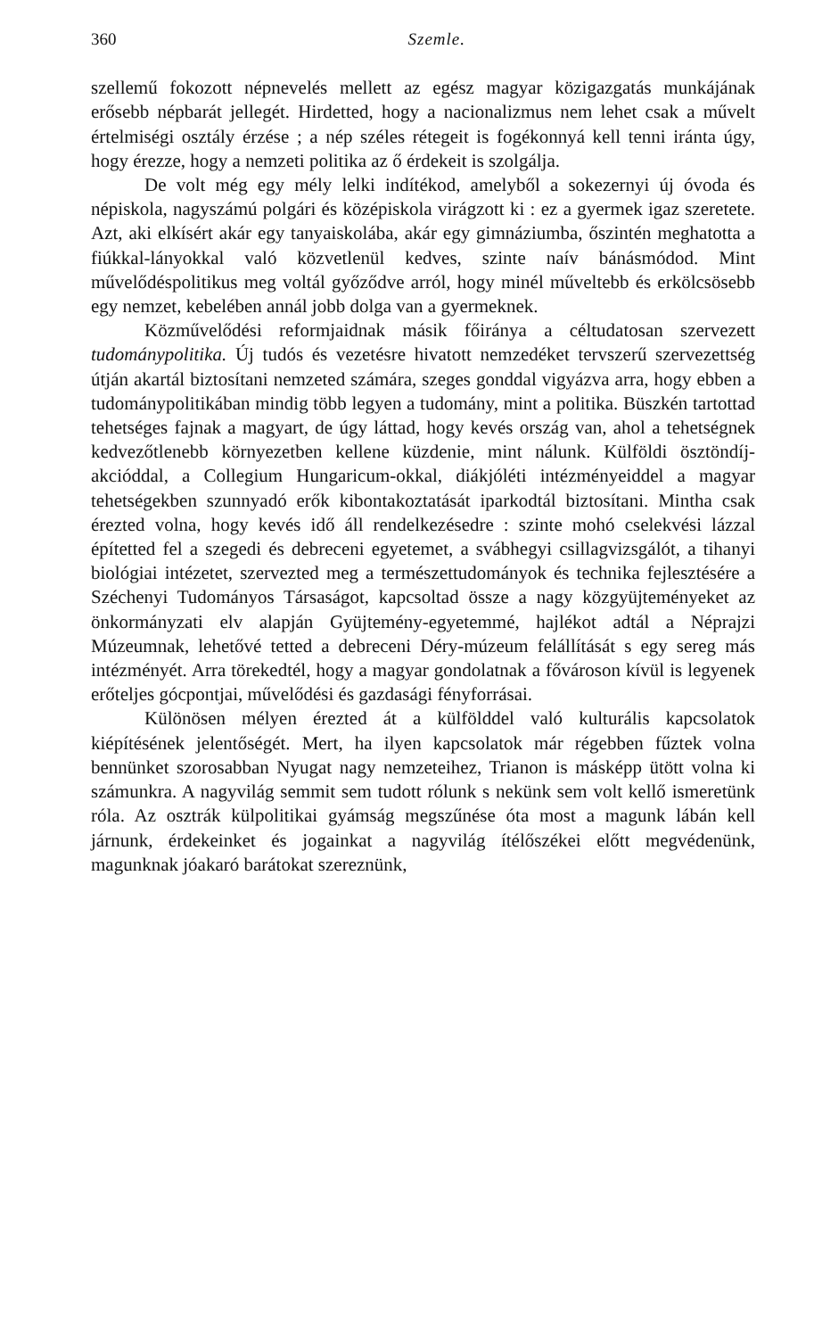360 Szemle.
szellemű fokozott népnevelés mellett az egész magyar közigazgatás munkájának erősebb népbarát jellegét. Hirdetted, hogy a nacionalizmus nem lehet csak a művelt értelmiségi osztály érzése ; a nép széles rétegeit is fogékonnyá kell tenni iránta úgy, hogy érezze, hogy a nemzeti politika az ő érdekeit is szolgálja.
De volt még egy mély lelki indítékod, amelyből a sokezernyi új óvoda és népiskola, nagyszámú polgári és középiskola virágzott ki : ez a gyermek igaz szeretete. Azt, aki elkísért akár egy tanyaiskolába, akár egy gimnáziumba, őszintén meghatotta a fiúkkal-lányokkal való közvetlenül kedves, szinte naív bánásmódod. Mint művelődéspolitikus meg voltál győződve arról, hogy minél műveltebb és erkölcsösebb egy nemzet, kebelében annál jobb dolga van a gyermeknek.
Közművelődési reformjaidnak másik főiránya a céltudatosan szervezett tudománypolitika. Új tudós és vezetésre hivatott nemzedéket tervszerű szervezettség útján akartál biztosítani nemzeted számára, szeges gonddal vigyázva arra, hogy ebben a tudománypolitikában mindig több legyen a tudomány, mint a politika. Büszkén tartottad tehetséges fajnak a magyart, de úgy láttad, hogy kevés ország van, ahol a tehetségnek kedvezőtlenebb környezetben kellene küzdenie, mint nálunk. Külföldi ösztöndíj-akcióddal, a Collegium Hungaricum-okkal, diákjóléti intézményeiddel a magyar tehetségekben szunnyadó erők kibontakoztatását iparkodtál biztosítani. Mintha csak érezted volna, hogy kevés idő áll rendelkezésedre : szinte mohó cselekvési lázzal építetted fel a szegedi és debreceni egyetemet, a svábhegyi csillagvizsgálót, a tihanyi biológiai intézetet, szervezted meg a természettudományok és technika fejlesztésére a Széchenyi Tudományos Társaságot, kapcsoltad össze a nagy közgyüjteményeket az önkormányzati elv alapján Gyüjtemény-egyetemmé, hajlékot adtál a Néprajzi Múzeumnak, lehetővé tetted a debreceni Déry-múzeum felállítását s egy sereg más intézményét. Arra törekedtél, hogy a magyar gondolatnak a fővároson kívül is legyenek erőteljes gócpontjai, művelődési és gazdasági fényforrásai.
Különösen mélyen érezted át a külfölddel való kulturális kapcsolatok kiépítésének jelentőségét. Mert, ha ilyen kapcsolatok már régebben fűztek volna bennünket szorosabban Nyugat nagy nemzeteihez, Trianon is másképp ütött volna ki számunkra. A nagyvilág semmit sem tudott rólunk s nekünk sem volt kellő ismeretünk róla. Az osztrák külpolitikai gyámság megszűnése óta most a magunk lábán kell járnunk, érdekeinket és jogainkat a nagyvilág ítélőszékei előtt megvédenünk, magunknak jóakaró barátokat szereznünk,